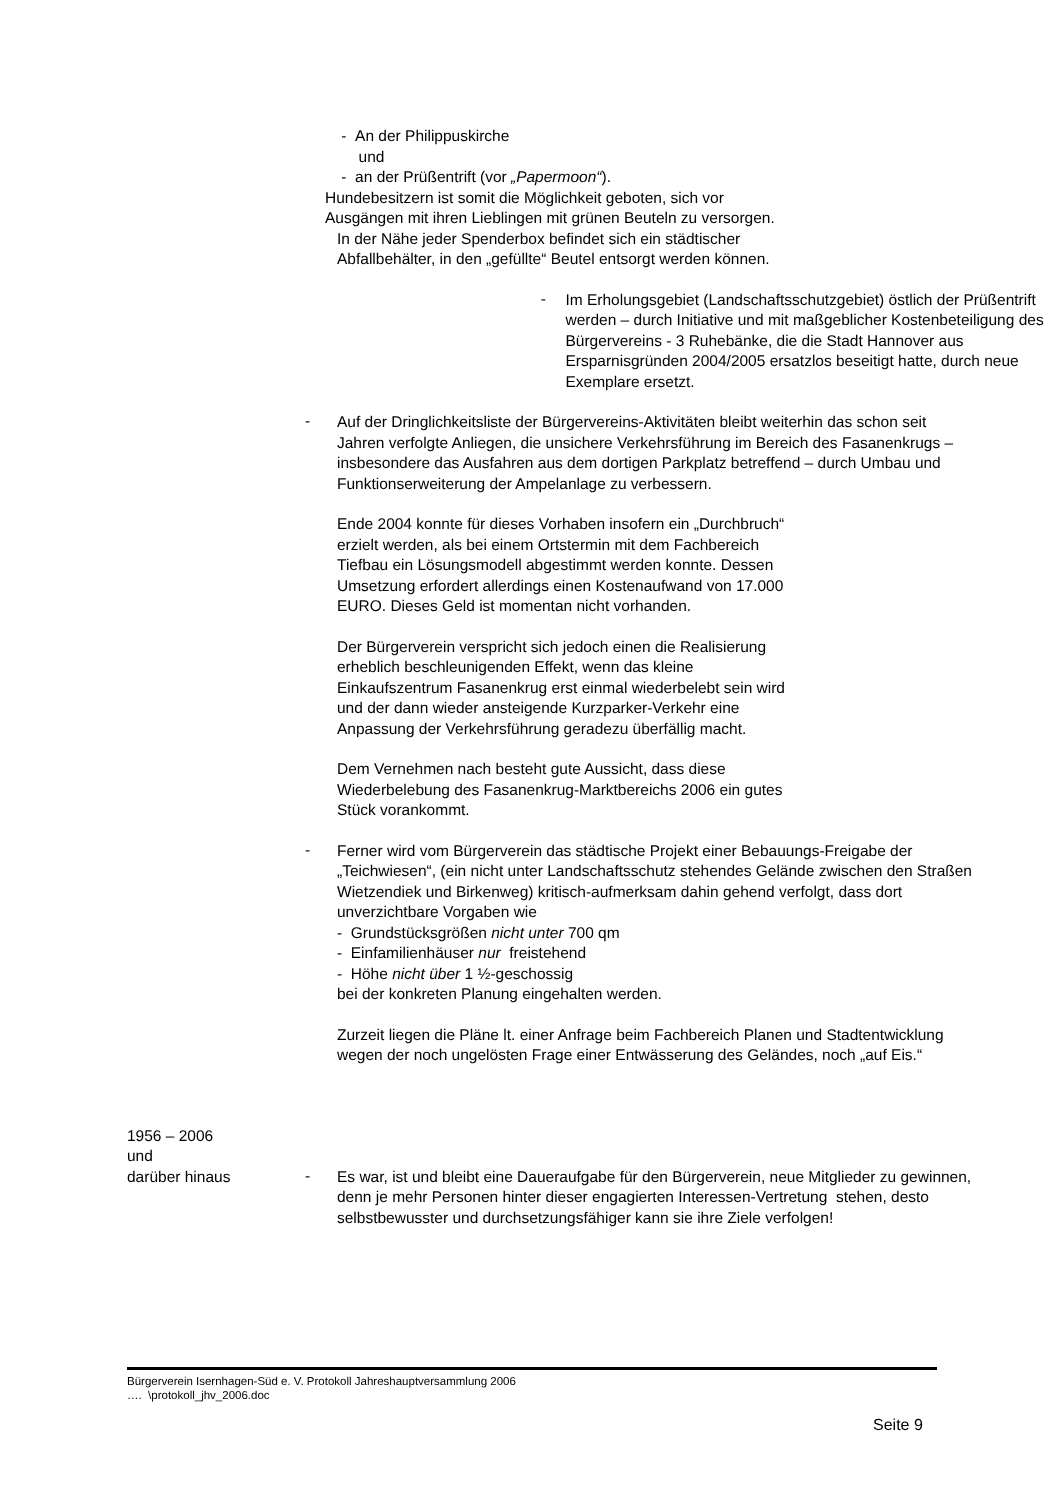- An der Philippuskirche
und
- an der Prüßentrift (vor „Papermoon“).
Hundebesitzern ist somit die Möglichkeit geboten, sich vor
Ausgängen mit ihren Lieblingen mit grünen Beuteln zu versorgen.
In der Nähe jeder Spenderbox befindet sich ein städtischer
Abfallbehälter, in den „gefüllte“ Beutel entsorgt werden können.
-
Im Erholungsgebiet (Landschaftsschutzgebiet) östlich der Prüßentrift werden – durch Initiative und mit maßgeblicher Kostenbeteiligung des Bürgervereins - 3 Ruhebänke, die die Stadt Hannover aus Ersparnisgründen 2004/2005 ersatzlos beseitigt hatte, durch neue Exemplare ersetzt.
-
Auf der Dringlichkeitsliste der Bürgervereins-Aktivitäten bleibt weiterhin das schon seit Jahren verfolgte Anliegen, die unsichere Verkehrsführung im Bereich des Fasanenkrugs – insbesondere das Ausfahren aus dem dortigen Parkplatz betreffend – durch Umbau und Funktionserweiterung der Ampelanlage zu verbessern.
Ende 2004 konnte für dieses Vorhaben insofern ein „Durchbruch“
erzielt werden, als bei einem Ortstermin mit dem Fachbereich
Tiefbau ein Lösungsmodell abgestimmt werden konnte. Dessen
Umsetzung erfordert allerdings einen Kostenaufwand von 17.000
EURO. Dieses Geld ist momentan nicht vorhanden.
Der Bürgerverein verspricht sich jedoch einen die Realisierung
erheblich beschleunigenden Effekt, wenn das kleine
Einkaufszentrum Fasanenkrug erst einmal wiederbelebt sein wird
und der dann wieder ansteigende Kurzparker-Verkehr eine
Anpassung der Verkehrsführung geradezu überfällig macht.
Dem Vernehmen nach besteht gute Aussicht, dass diese
Wiederbelebung des Fasanenkrug-Marktbereichs 2006 ein gutes
Stück vorankommt.
-
Ferner wird vom Bürgerverein das städtische Projekt einer Bebauungs-Freigabe der „Teichwiesen“, (ein nicht unter Landschaftsschutz stehendes Gelände zwischen den Straßen Wietzendiek und Birkenweg) kritisch-aufmerksam dahin gehend verfolgt, dass dort unverzichtbare Vorgaben wie
- Grundstücksgrößen nicht unter 700 qm
- Einfamilienhäuser nur freistehend
- Höhe nicht über 1 ½-geschossig
bei der konkreten Planung eingehalten werden.
Zurzeit liegen die Pläne lt. einer Anfrage beim Fachbereich Planen und Stadtentwicklung wegen der noch ungelösten Frage einer Entwässerung des Geländes, noch „auf Eis.“
1956 – 2006
und
darüber hinaus
-
Es war, ist und bleibt eine Daueraufgabe für den Bürgerverein, neue Mitglieder zu gewinnen, denn je mehr Personen hinter dieser engagierten Interessen-Vertretung stehen, desto selbstbewusster und durchsetzungsfähiger kann sie ihre Ziele verfolgen!
Bürgerverein Isernhagen-Süd e. V. Protokoll Jahreshauptversammlung 2006
…. \protokoll_jhv_2006.doc
Seite 9